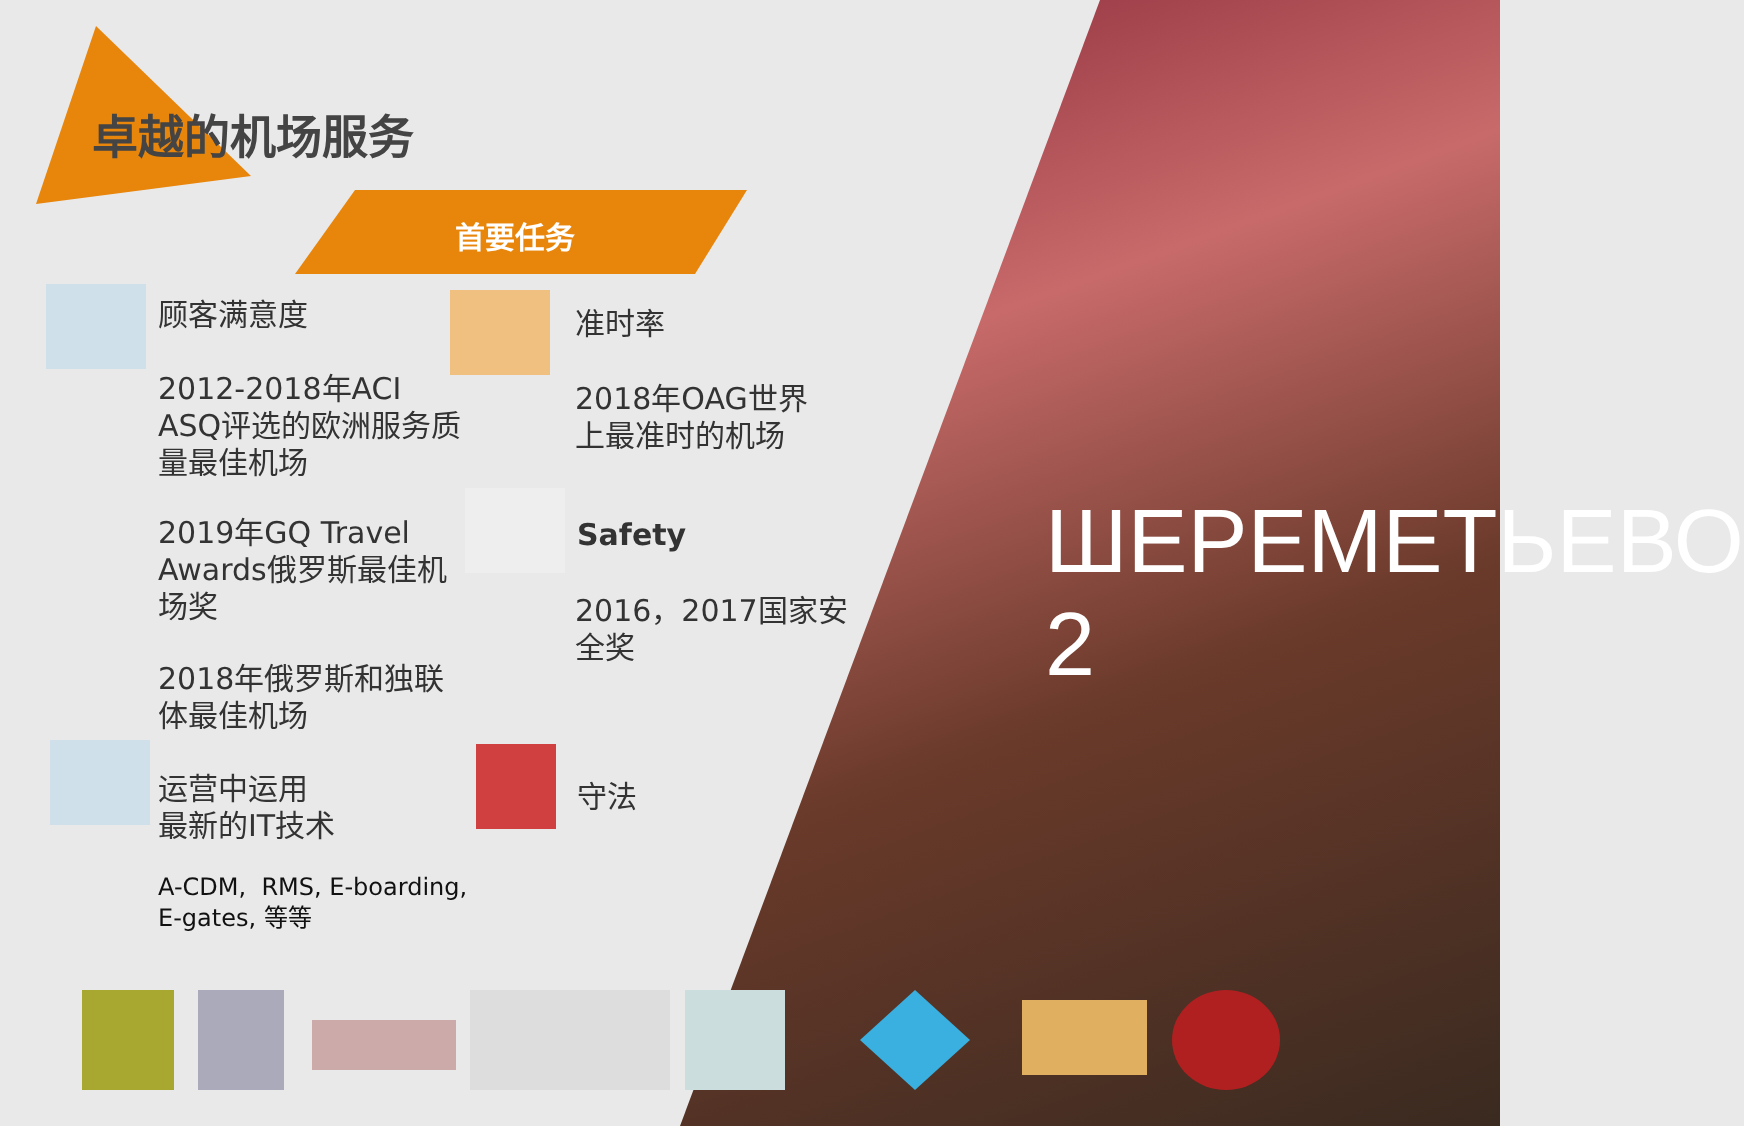ШЕРЕМЕТЬЕВО 2
卓越的机场服务
首要任务
顾客满意度
2012-2018年ACI
ASQ评选的欧洲服务质
量最佳机场
2019年GQ Travel
Awards俄罗斯最佳机
场奖
2018年俄罗斯和独联
体最佳机场
运营中运用
最新的IT技术
A-CDM, RMS, E-boarding,
E-gates, 等等
准时率
2018年OAG世界
上最准时的机场
Safety
2016，2017国家安
全奖
守法